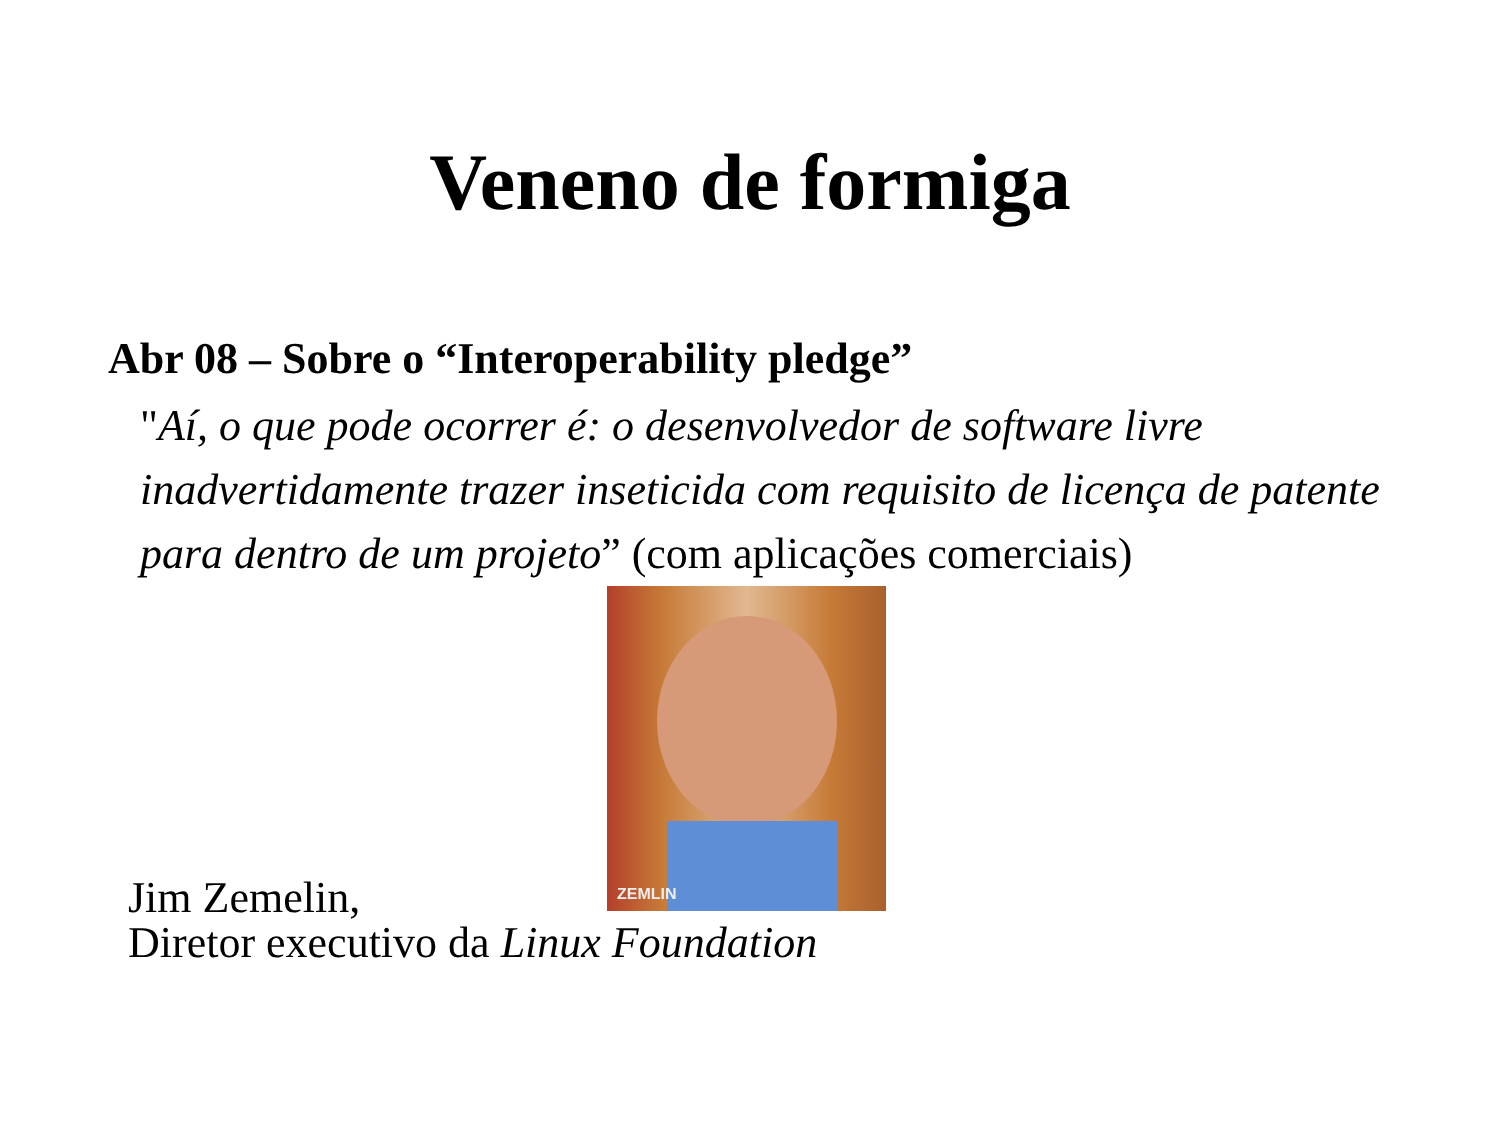Veneno de formiga
Abr 08 – Sobre o “Interoperability pledge”
"Aí, o que pode ocorrer é: o desenvolvedor de software livre inadvertidamente trazer inseticida com requisito de licença de patente para dentro de um projeto” (com aplicações comerciais)
ZEMLIN
Jim Zemelin,
Diretor executivo da Linux Foundation